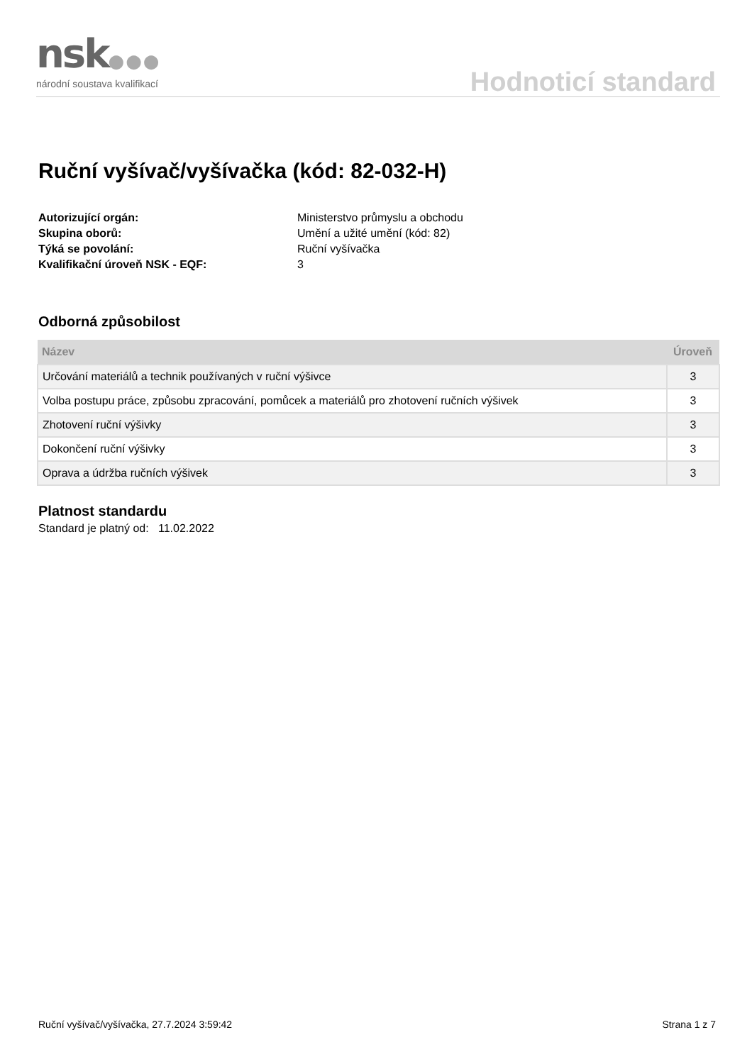nsk●●●
národní soustava kvalifikací Hodnoticí standard
Ruční vyšívač/vyšívačka (kód: 82-032-H)
Autorizující orgán: Ministerstvo průmyslu a obchodu Skupina oborů: Umění a užité umění (kód: 82) Týká se povolání: Ruční vyšívačka Kvalifikační úroveň NSK - EQF: 3
Odborná způsobilost
| Název | Úroveň |
| --- | --- |
| Určování materiálů a technik používaných v ruční výšivce | 3 |
| Volba postupu práce, způsobu zpracování, pomůcek a materiálů pro zhotovení ručních výšivek | 3 |
| Zhotovení ruční výšivky | 3 |
| Dokončení ruční výšivky | 3 |
| Oprava a údržba ručních výšivek | 3 |
Platnost standardu
Standard je platný od: 11.02.2022
Ruční vyšívač/vyšívačka, 27.7.2024 3:59:42 Strana 1 z 7